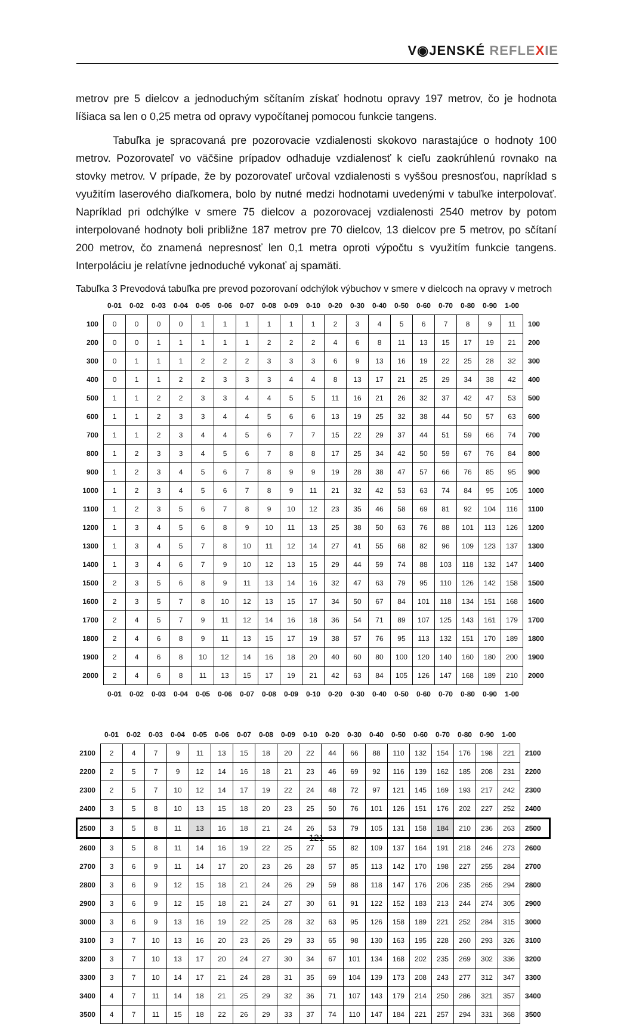V◉JENSKÉ REFLE XIE
metrov pre 5 dielcov a jednoduchým sčítaním získať hodnotu opravy 197 metrov, čo je hodnota líšiaca sa len o 0,25 metra od opravy vypočítanej pomocou funkcie tangens.
Tabuľka je spracovaná pre pozorovacie vzdialenosti skokovo narastajúce o hodnoty 100 metrov. Pozorovateľ vo väčšine prípadov odhaduje vzdialenosť k cieľu zaokrúhlenú rovnako na stovky metrov. V prípade, že by pozorovateľ určoval vzdialenosti s vyššou presnosťou, napríklad s využitím laserového diaľkomera, bolo by nutné medzi hodnotami uvedenými v tabuľke interpolovať. Napríklad pri odchýlke v smere 75 dielcov a pozorovacej vzdialenosti 2540 metrov by potom interpolované hodnoty boli približne 187 metrov pre 70 dielcov, 13 dielcov pre 5 metrov, po sčítaní 200 metrov, čo znamená nepresnosť len 0,1 metra oproti výpočtu s využitím funkcie tangens. Interpoláciu je relatívne jednoduché vykonať aj spamäti.
Tabuľka 3 Prevodová tabuľka pre prevod pozorovaní odchýlok výbuchov v smere v dielcoch na opravy v metroch
| | 0-01 | 0-02 | 0-03 | 0-04 | 0-05 | 0-06 | 0-07 | 0-08 | 0-09 | 0-10 | 0-20 | 0-30 | 0-40 | 0-50 | 0-60 | 0-70 | 0-80 | 0-90 | 1-00 | |
| --- | --- | --- | --- | --- | --- | --- | --- | --- | --- | --- | --- | --- | --- | --- | --- | --- | --- | --- | --- | --- |
| 100 | 0 | 0 | 0 | 0 | 1 | 1 | 1 | 1 | 1 | 1 | 2 | 3 | 4 | 5 | 6 | 7 | 8 | 9 | 11 | 100 |
| 200 | 0 | 0 | 1 | 1 | 1 | 1 | 1 | 2 | 2 | 2 | 4 | 6 | 8 | 11 | 13 | 15 | 17 | 19 | 21 | 200 |
| 300 | 0 | 1 | 1 | 1 | 2 | 2 | 2 | 3 | 3 | 3 | 6 | 9 | 13 | 16 | 19 | 22 | 25 | 28 | 32 | 300 |
| 400 | 0 | 1 | 1 | 2 | 2 | 3 | 3 | 3 | 4 | 4 | 8 | 13 | 17 | 21 | 25 | 29 | 34 | 38 | 42 | 400 |
| 500 | 1 | 1 | 2 | 2 | 3 | 3 | 4 | 4 | 5 | 5 | 11 | 16 | 21 | 26 | 32 | 37 | 42 | 47 | 53 | 500 |
| 600 | 1 | 1 | 2 | 3 | 3 | 4 | 4 | 5 | 6 | 6 | 13 | 19 | 25 | 32 | 38 | 44 | 50 | 57 | 63 | 600 |
| 700 | 1 | 1 | 2 | 3 | 4 | 4 | 5 | 6 | 7 | 7 | 15 | 22 | 29 | 37 | 44 | 51 | 59 | 66 | 74 | 700 |
| 800 | 1 | 2 | 3 | 3 | 4 | 5 | 6 | 7 | 8 | 8 | 17 | 25 | 34 | 42 | 50 | 59 | 67 | 76 | 84 | 800 |
| 900 | 1 | 2 | 3 | 4 | 5 | 6 | 7 | 8 | 9 | 9 | 19 | 28 | 38 | 47 | 57 | 66 | 76 | 85 | 95 | 900 |
| 1000 | 1 | 2 | 3 | 4 | 5 | 6 | 7 | 8 | 9 | 11 | 21 | 32 | 42 | 53 | 63 | 74 | 84 | 95 | 105 | 1000 |
| 1100 | 1 | 2 | 3 | 5 | 6 | 7 | 8 | 9 | 10 | 12 | 23 | 35 | 46 | 58 | 69 | 81 | 92 | 104 | 116 | 1100 |
| 1200 | 1 | 3 | 4 | 5 | 6 | 8 | 9 | 10 | 11 | 13 | 25 | 38 | 50 | 63 | 76 | 88 | 101 | 113 | 126 | 1200 |
| 1300 | 1 | 3 | 4 | 5 | 7 | 8 | 10 | 11 | 12 | 14 | 27 | 41 | 55 | 68 | 82 | 96 | 109 | 123 | 137 | 1300 |
| 1400 | 1 | 3 | 4 | 6 | 7 | 9 | 10 | 12 | 13 | 15 | 29 | 44 | 59 | 74 | 88 | 103 | 118 | 132 | 147 | 1400 |
| 1500 | 2 | 3 | 5 | 6 | 8 | 9 | 11 | 13 | 14 | 16 | 32 | 47 | 63 | 79 | 95 | 110 | 126 | 142 | 158 | 1500 |
| 1600 | 2 | 3 | 5 | 7 | 8 | 10 | 12 | 13 | 15 | 17 | 34 | 50 | 67 | 84 | 101 | 118 | 134 | 151 | 168 | 1600 |
| 1700 | 2 | 4 | 5 | 7 | 9 | 11 | 12 | 14 | 16 | 18 | 36 | 54 | 71 | 89 | 107 | 125 | 143 | 161 | 179 | 1700 |
| 1800 | 2 | 4 | 6 | 8 | 9 | 11 | 13 | 15 | 17 | 19 | 38 | 57 | 76 | 95 | 113 | 132 | 151 | 170 | 189 | 1800 |
| 1900 | 2 | 4 | 6 | 8 | 10 | 12 | 14 | 16 | 18 | 20 | 40 | 60 | 80 | 100 | 120 | 140 | 160 | 180 | 200 | 1900 |
| 2000 | 2 | 4 | 6 | 8 | 11 | 13 | 15 | 17 | 19 | 21 | 42 | 63 | 84 | 105 | 126 | 147 | 168 | 189 | 210 | 2000 |
| | 0-01 | 0-02 | 0-03 | 0-04 | 0-05 | 0-06 | 0-07 | 0-08 | 0-09 | 0-10 | 0-20 | 0-30 | 0-40 | 0-50 | 0-60 | 0-70 | 0-80 | 0-90 | 1-00 | |
| | 0-01 | 0-02 | 0-03 | 0-04 | 0-05 | 0-06 | 0-07 | 0-08 | 0-09 | 0-10 | 0-20 | 0-30 | 0-40 | 0-50 | 0-60 | 0-70 | 0-80 | 0-90 | 1-00 | |
| --- | --- | --- | --- | --- | --- | --- | --- | --- | --- | --- | --- | --- | --- | --- | --- | --- | --- | --- | --- | --- |
| 2100 | 2 | 4 | 7 | 9 | 11 | 13 | 15 | 18 | 20 | 22 | 44 | 66 | 88 | 110 | 132 | 154 | 176 | 198 | 221 | 2100 |
| 2200 | 2 | 5 | 7 | 9 | 12 | 14 | 16 | 18 | 21 | 23 | 46 | 69 | 92 | 116 | 139 | 162 | 185 | 208 | 231 | 2200 |
| 2300 | 2 | 5 | 7 | 10 | 12 | 14 | 17 | 19 | 22 | 24 | 48 | 72 | 97 | 121 | 145 | 169 | 193 | 217 | 242 | 2300 |
| 2400 | 3 | 5 | 8 | 10 | 13 | 15 | 18 | 20 | 23 | 25 | 50 | 76 | 101 | 126 | 151 | 176 | 202 | 227 | 252 | 2400 |
| 2500 | 3 | 5 | 8 | 11 | 13 | 16 | 18 | 21 | 24 | 26 | 53 | 79 | 105 | 131 | 158 | 184 | 210 | 236 | 263 | 2500 |
| 2600 | 3 | 5 | 8 | 11 | 14 | 16 | 19 | 22 | 25 | 27 | 55 | 82 | 109 | 137 | 164 | 191 | 218 | 246 | 273 | 2600 |
| 2700 | 3 | 6 | 9 | 11 | 14 | 17 | 20 | 23 | 26 | 28 | 57 | 85 | 113 | 142 | 170 | 198 | 227 | 255 | 284 | 2700 |
| 2800 | 3 | 6 | 9 | 12 | 15 | 18 | 21 | 24 | 26 | 29 | 59 | 88 | 118 | 147 | 176 | 206 | 235 | 265 | 294 | 2800 |
| 2900 | 3 | 6 | 9 | 12 | 15 | 18 | 21 | 24 | 27 | 30 | 61 | 91 | 122 | 152 | 183 | 213 | 244 | 274 | 305 | 2900 |
| 3000 | 3 | 6 | 9 | 13 | 16 | 19 | 22 | 25 | 28 | 32 | 63 | 95 | 126 | 158 | 189 | 221 | 252 | 284 | 315 | 3000 |
| 3100 | 3 | 7 | 10 | 13 | 16 | 20 | 23 | 26 | 29 | 33 | 65 | 98 | 130 | 163 | 195 | 228 | 260 | 293 | 326 | 3100 |
| 3200 | 3 | 7 | 10 | 13 | 17 | 20 | 24 | 27 | 30 | 34 | 67 | 101 | 134 | 168 | 202 | 235 | 269 | 302 | 336 | 3200 |
| 3300 | 3 | 7 | 10 | 14 | 17 | 21 | 24 | 28 | 31 | 35 | 69 | 104 | 139 | 173 | 208 | 243 | 277 | 312 | 347 | 3300 |
| 3400 | 4 | 7 | 11 | 14 | 18 | 21 | 25 | 29 | 32 | 36 | 71 | 107 | 143 | 179 | 214 | 250 | 286 | 321 | 357 | 3400 |
| 3500 | 4 | 7 | 11 | 15 | 18 | 22 | 26 | 29 | 33 | 37 | 74 | 110 | 147 | 184 | 221 | 257 | 294 | 331 | 368 | 3500 |
121